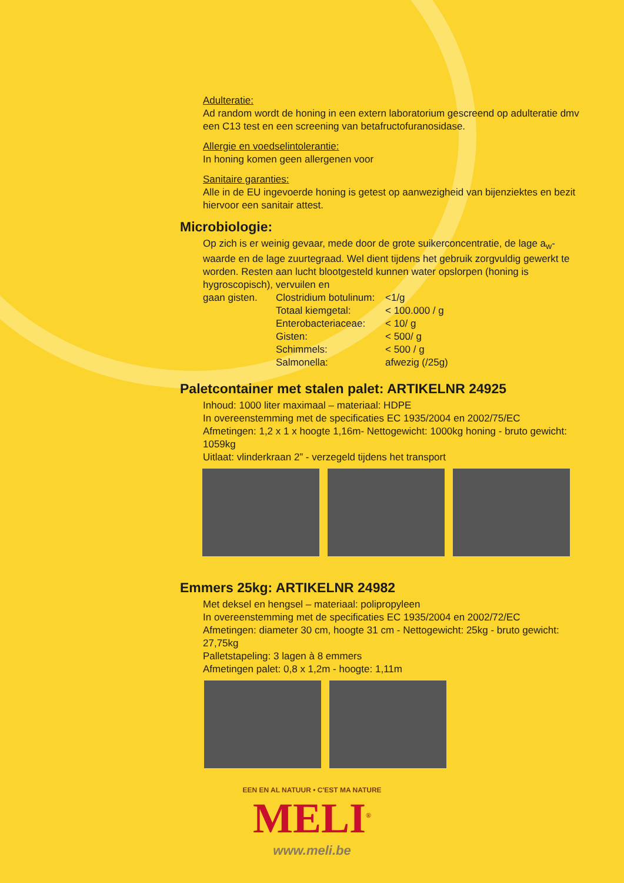Adulteratie:
Ad random wordt de honing in een extern laboratorium gescreend op adulteratie dmv een C13 test en een screening van betafructofuranosidase.
Allergie en voedselintolerantie:
In honing komen geen allergenen voor
Sanitaire garanties:
Alle in de EU ingevoerde honing is getest op aanwezigheid van bijenziektes en bezit hiervoor een sanitair attest.
Microbiologie:
Op zich is er weinig gevaar, mede door de grote suikerconcentratie, de lage a<sub>w</sub>-waarde en de lage zuurtegraad. Wel dient tijdens het gebruik zorgvuldig gewerkt te worden. Resten aan lucht blootgesteld kunnen water opslorpen (honing is hygroscopisch), vervuilen en
| gaan gisten. | Clostridium botulinum: | <1/g |
| | Totaal kiemgetal: | < 100.000 / g |
| | Enterobacteriaceae: | < 10/ g |
| | Gisten: | < 500/ g |
| | Schimmels: | < 500 / g |
| | Salmonella: | afwezig (/25g) |
Paletcontainer met stalen palet: ARTIKELNR 24925
Inhoud: 1000 liter maximaal – materiaal: HDPE
In overeenstemming met de specificaties EC 1935/2004 en 2002/75/EC
Afmetingen: 1,2 x 1 x hoogte 1,16m- Nettogewicht: 1000kg honing - bruto gewicht: 1059kg
Uitlaat: vlinderkraan 2” - verzegeld tijdens het transport
Emmers 25kg: ARTIKELNR 24982
Met deksel en hengsel – materiaal: polipropyleen
In overeenstemming met de specificaties EC 1935/2004 en 2002/72/EC
Afmetingen: diameter 30 cm, hoogte 31 cm - Nettogewicht: 25kg - bruto gewicht: 27,75kg
Palletstapeling: 3 lagen à 8 emmers
Afmetingen palet: 0,8 x 1,2m - hoogte: 1,11m
EEN EN AL NATUUR • C'EST MA NATURE
MELI<sup>®</sup>
www.meli.be